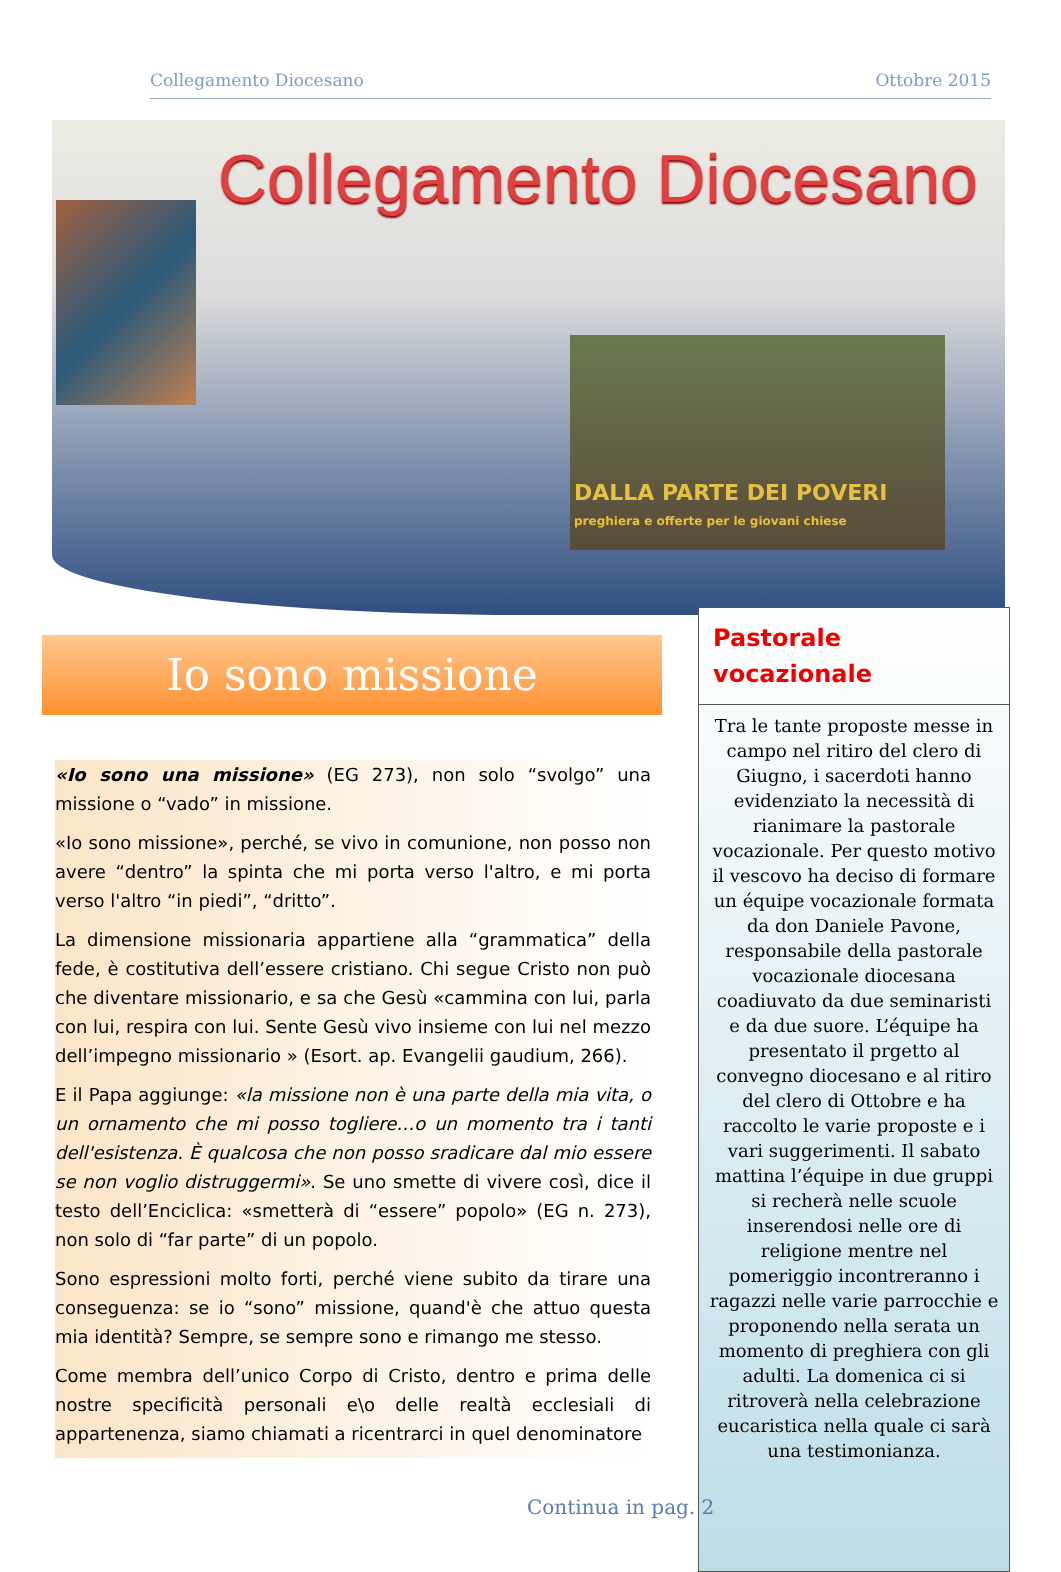Collegamento Diocesano Ottobre 2015
Collegamento Diocesano
DALLA PARTE DEI POVERI
preghiera e offerte per le giovani chiese
Io sono missione
«Io sono una missione» (EG 273), non solo “svolgo” una missione o “vado” in missione.
«Io sono missione», perché, se vivo in comunione, non posso non avere “dentro” la spinta che mi porta verso l'altro, e mi porta verso l'altro “in piedi”, “dritto”.
La dimensione missionaria appartiene alla “grammatica” della fede, è costitutiva dell’essere cristiano. Chi segue Cristo non può che diventare missionario, e sa che Gesù «cammina con lui, parla con lui, respira con lui. Sente Gesù vivo insieme con lui nel mezzo dell’impegno missionario » (Esort. ap. Evangelii gaudium, 266).
E il Papa aggiunge: «la missione non è una parte della mia vita, o un ornamento che mi posso togliere…o un momento tra i tanti dell'esistenza. È qualcosa che non posso sradicare dal mio essere se non voglio distruggermi». Se uno smette di vivere così, dice il testo dell’Enciclica: «smetterà di “essere” popolo» (EG n. 273), non solo di “far parte” di un popolo.
Sono espressioni molto forti, perché viene subito da tirare una conseguenza: se io “sono” missione, quand'è che attuo questa mia identità? Sempre, se sempre sono e rimango me stesso.
Come membra dell’unico Corpo di Cristo, dentro e prima delle nostre specificità personali e\o delle realtà ecclesiali di appartenenza, siamo chiamati a ricentrarci in quel denominatore
Pastorale
vocazionale
Tra le tante proposte messe in campo nel ritiro del clero di Giugno, i sacerdoti hanno evidenziato la necessità di rianimare la pastorale vocazionale. Per questo motivo il vescovo ha deciso di formare un équipe vocazionale formata da don Daniele Pavone, responsabile della pastorale vocazionale diocesana coadiuvato da due seminaristi e da due suore. L’équipe ha presentato il prgetto al convegno diocesano e al ritiro del clero di Ottobre e ha raccolto le varie proposte e i vari suggerimenti. Il sabato mattina l’équipe in due gruppi si recherà nelle scuole inserendosi nelle ore di religione mentre nel pomeriggio incontreranno i ragazzi nelle varie parrocchie e proponendo nella serata un momento di preghiera con gli adulti. La domenica ci si ritroverà nella celebrazione eucaristica nella quale ci sarà una testimonianza.
Continua in pag. 2